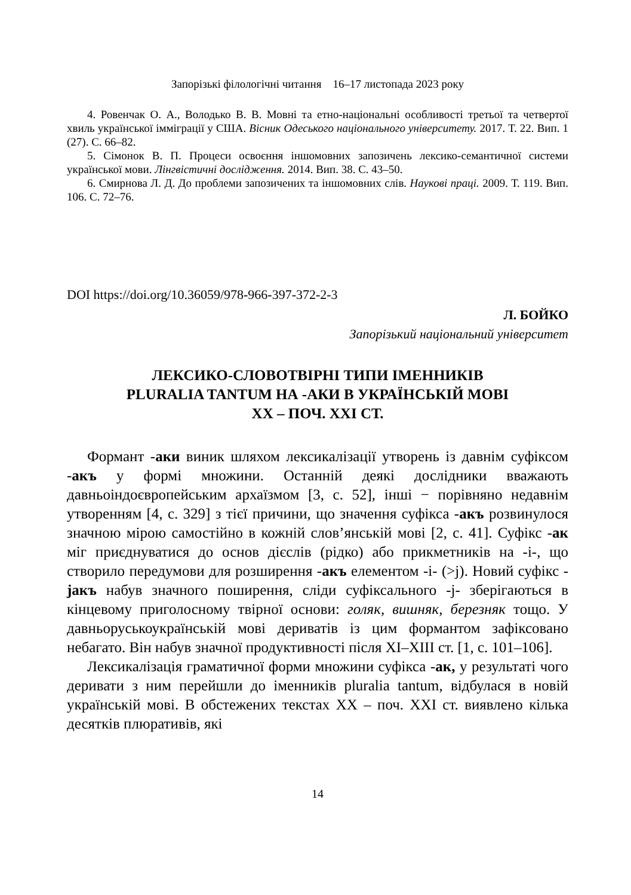Запорізькі філологічні читання 16–17 листопада 2023 року
4. Ровенчак О. А., Володько В. В. Мовні та етно-національні особливості третьої та четвертої хвиль української іммігрaції у США. Вісник Одеського національного університету. 2017. Т. 22. Вип. 1 (27). С. 66–82.
5. Сімонок В. П. Процеси освоєння іншомовних запозичень лексико-семантичної системи української мови. Лінгвістичні дослідження. 2014. Вип. 38. С. 43–50.
6. Смирнова Л. Д. До проблеми запозичених та іншомовних слів. Наукові праці. 2009. Т. 119. Вип. 106. С. 72–76.
DOI https://doi.org/10.36059/978-966-397-372-2-3
Л. БОЙКО
Запорізький національний університет
ЛЕКСИКО-СЛОВОТВІРНІ ТИПИ ІМЕННИКІВ
PLURALIA TANTUM НА -АКИ В УКРАЇНСЬКІЙ МОВІ
ХХ – ПОЧ. ХХІ СТ.
Формант -аки виник шляхом лексикалізації утворень із давнім суфіксом -акъ у формі множини. Останній деякі дослідники вважають давньоіндоєвропейським архаїзмом [3, с. 52], інші − порівняно недавнім утворенням [4, с. 329] з тієї причини, що значення суфікса -акъ розвинулося значною мірою самостійно в кожній слов’янській мові [2, с. 41]. Суфікс -ак міг приєднуватися до основ дієслів (рідко) або прикметників на -і-, що створило передумови для розширення -акъ елементом -і- (>j). Новий суфікс -jaкъ набув значного поширення, сліди суфіксального -j- зберігаються в кінцевому приголосному твірної основи: голяк, вишняк, березняк тощо. У давньоруськоукраїнській мові дериватів із цим формантом зафіксовано небагато. Він набув значної продуктивності після XI–XIII ст. [1, с. 101–106].
Лексикалізація граматичної форми множини суфікса -ак, у результаті чого деривати з ним перейшли до іменників pluralia tantum, відбулася в новій українській мові. В обстежених текстах ХХ – поч. ХХІ ст. виявлено кілька десятків плюративів, які
14